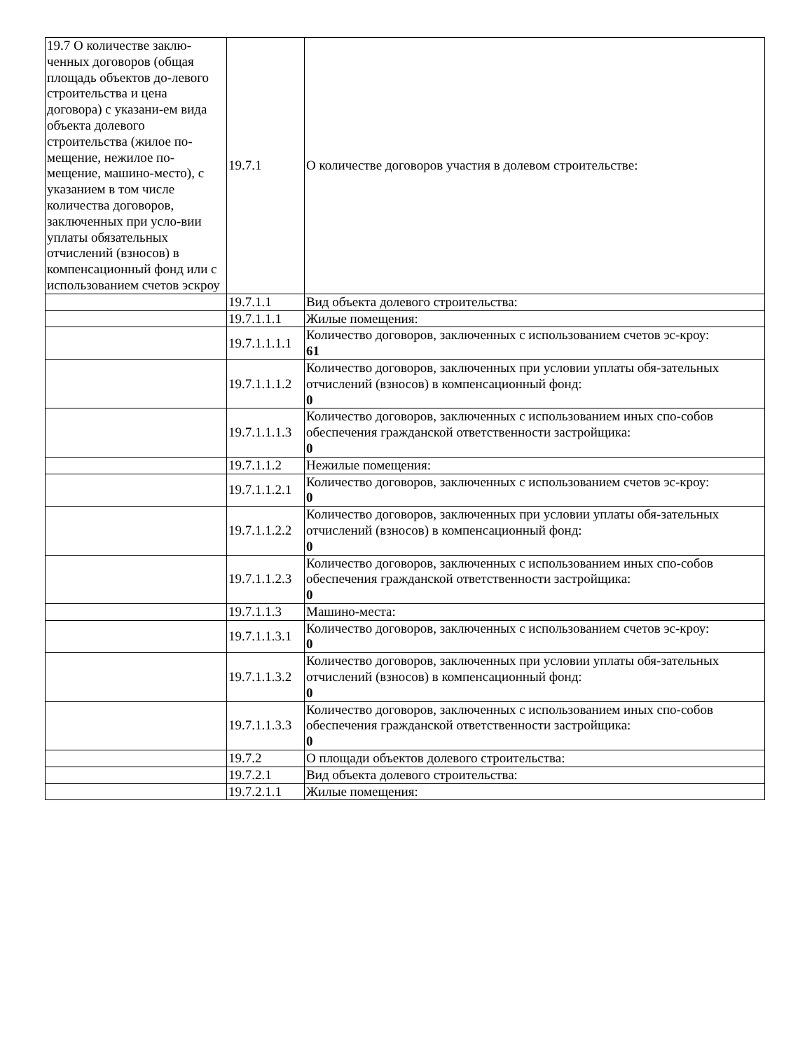| 19.7 О количестве заклю-ченных договоров (общая площадь объектов до-левого строительства и цена договора) с указани-ем вида объекта долевого строительства (жилое по-мещение, нежилое по-мещение, машино-место), с указанием в том числе количества договоров, заключенных при усло-вии уплаты обязательных отчислений (взносов) в компенсационный фонд или с использованием счетов эскроу | 19.7.1 | О количестве договоров участия в долевом строительстве: |
| | 19.7.1.1 | Вид объекта долевого строительства: |
| | 19.7.1.1.1 | Жилые помещения: |
| | 19.7.1.1.1.1 | Количество договоров, заключенных с использованием счетов эс-кроу: 61 |
| | 19.7.1.1.1.2 | Количество договоров, заключенных при условии уплаты обя-зательных отчислений (взносов) в компенсационный фонд: 0 |
| | 19.7.1.1.1.3 | Количество договоров, заключенных с использованием иных спо-собов обеспечения гражданской ответственности застройщика: 0 |
| | 19.7.1.1.2 | Нежилые помещения: |
| | 19.7.1.1.2.1 | Количество договоров, заключенных с использованием счетов эс-кроу: 0 |
| | 19.7.1.1.2.2 | Количество договоров, заключенных при условии уплаты обя-зательных отчислений (взносов) в компенсационный фонд: 0 |
| | 19.7.1.1.2.3 | Количество договоров, заключенных с использованием иных спо-собов обеспечения гражданской ответственности застройщика: 0 |
| | 19.7.1.1.3 | Машино-места: |
| | 19.7.1.1.3.1 | Количество договоров, заключенных с использованием счетов эс-кроу: 0 |
| | 19.7.1.1.3.2 | Количество договоров, заключенных при условии уплаты обя-зательных отчислений (взносов) в компенсационный фонд: 0 |
| | 19.7.1.1.3.3 | Количество договоров, заключенных с использованием иных спо-собов обеспечения гражданской ответственности застройщика: 0 |
| | 19.7.2 | О площади объектов долевого строительства: |
| | 19.7.2.1 | Вид объекта долевого строительства: |
| | 19.7.2.1.1 | Жилые помещения: |